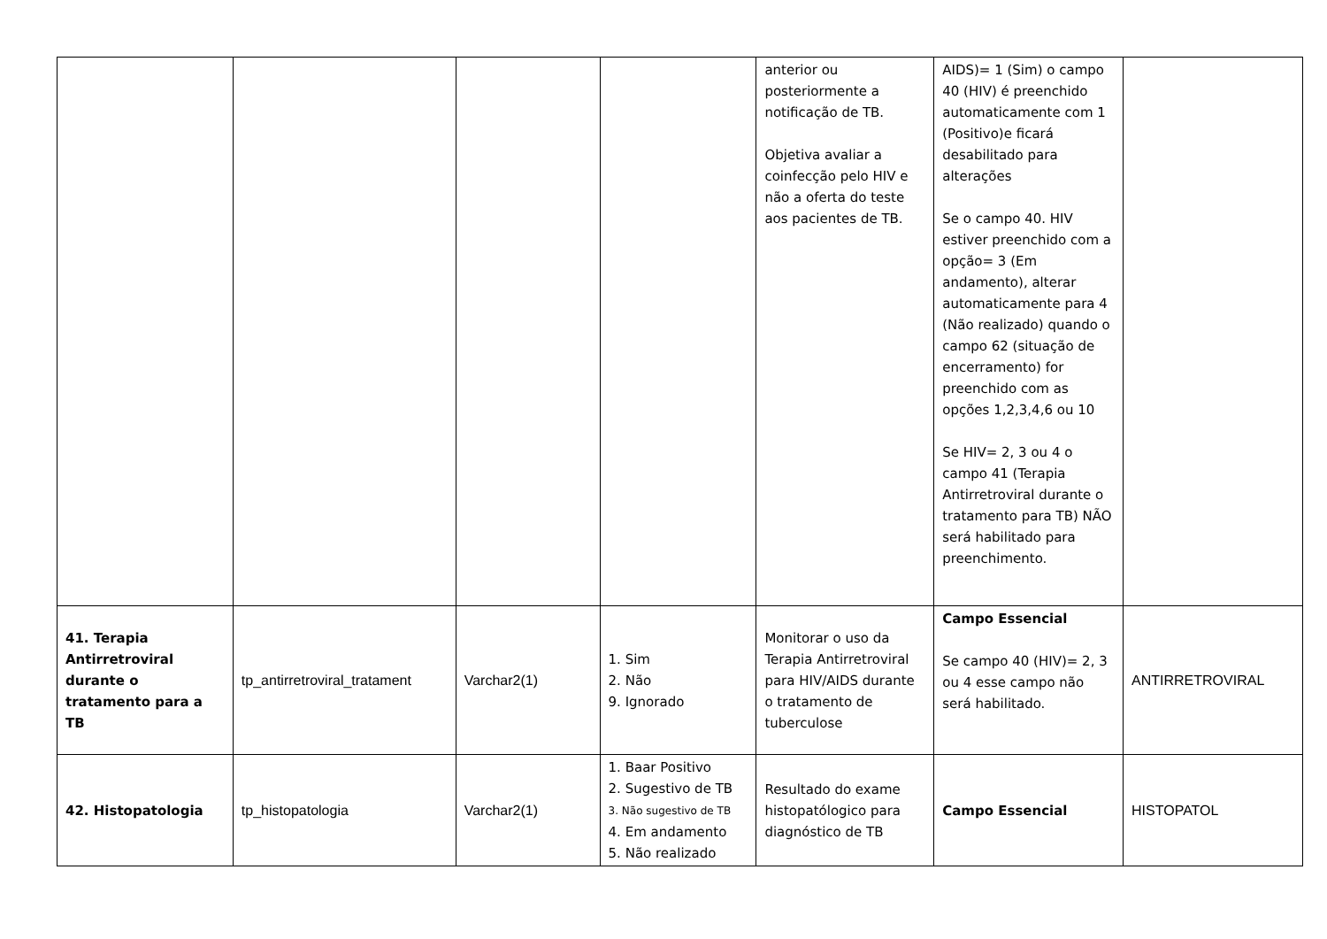| | | | | anterior ou posteriormente a notificação de TB. Objetiva avaliar a coinfecção pelo HIV e não a oferta do teste aos pacientes de TB. | AIDS)= 1 (Sim) o campo 40 (HIV) é preenchido automaticamente com 1 (Positivo)e ficará desabilitado para alterações Se o campo 40. HIV estiver preenchido com a opção= 3 (Em andamento), alterar automaticamente para 4 (Não realizado) quando o campo 62 (situação de encerramento) for preenchido com as opções 1,2,3,4,6 ou 10 Se HIV= 2, 3 ou 4 o campo 41 (Terapia Antirretroviral durante o tratamento para TB) NÃO será habilitado para preenchimento. | |
| 41. Terapia Antirretroviral durante o tratamento para a TB | tp_antirretroviral_tratament | Varchar2(1) | 1. Sim 2. Não 9. Ignorado | Monitorar o uso da Terapia Antirretroviral para HIV/AIDS durante o tratamento de tuberculose | Campo Essencial Se campo 40 (HIV)= 2, 3 ou 4 esse campo não será habilitado. | ANTIRRETROVIRAL |
| 42. Histopatologia | tp_histopatologia | Varchar2(1) | 1. Baar Positivo 2. Sugestivo de TB 3. Não sugestivo de TB 4. Em andamento 5. Não realizado | Resultado do exame histopatólogico para diagnóstico de TB | Campo Essencial | HISTOPATOL |